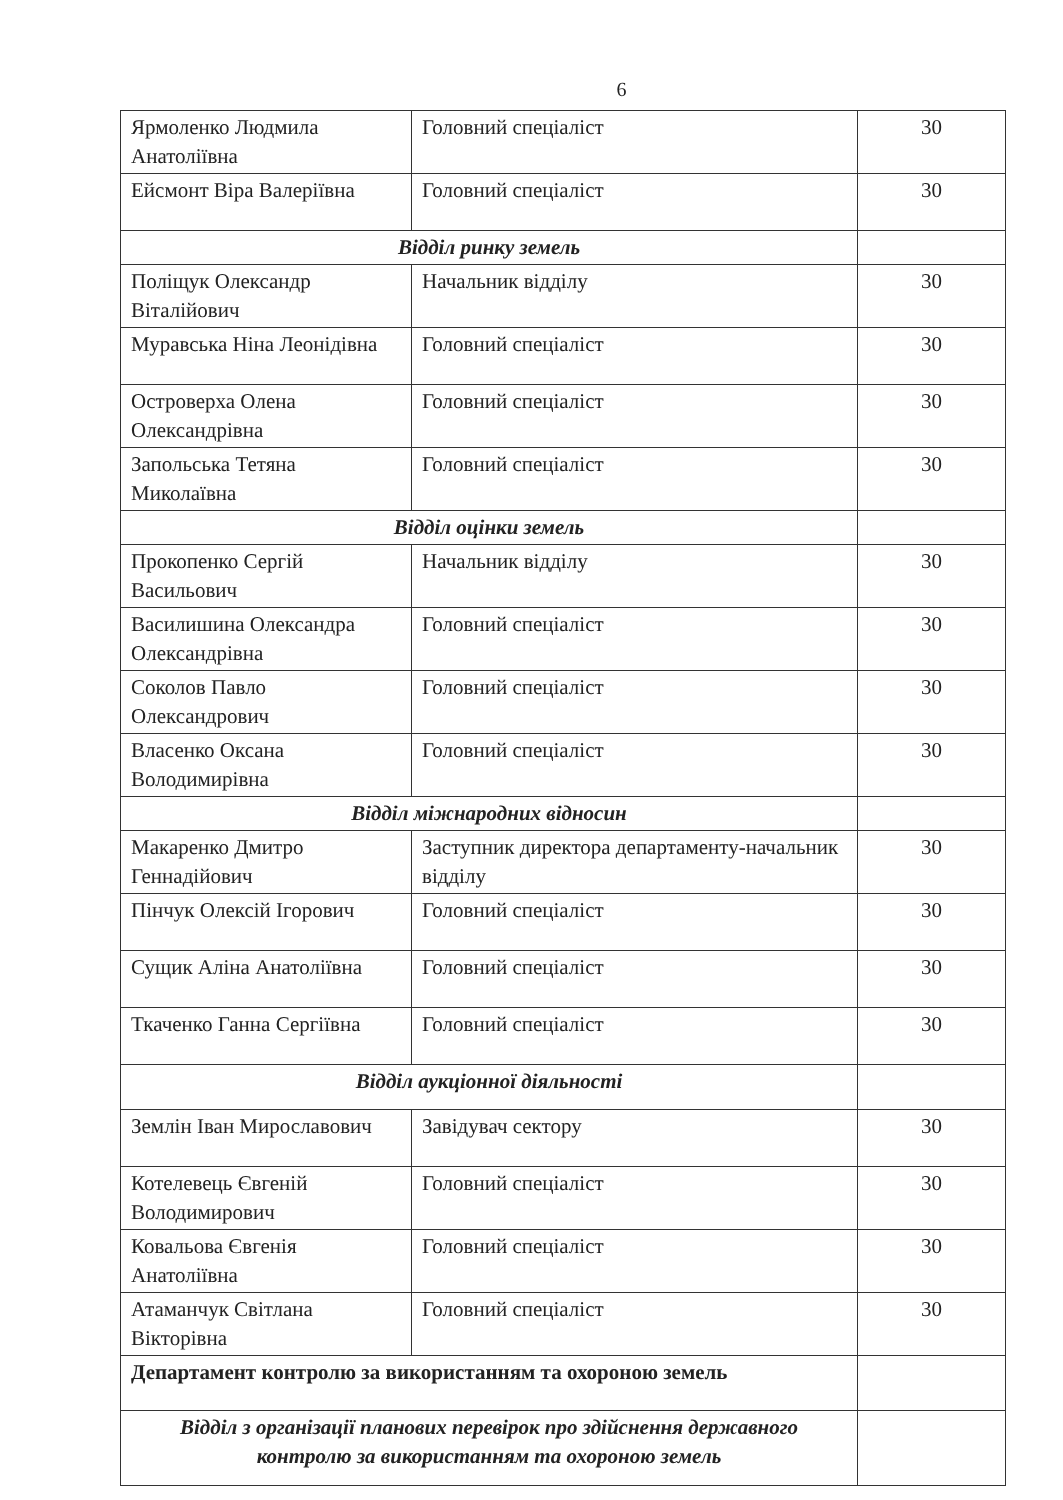6
| Ярмоленко Людмила Анатоліївна | Головний спеціаліст | 30 |
| Ейсмонт Віра Валеріївна | Головний спеціаліст | 30 |
| Відділ ринку земель | | |
| Поліщук Олександр Віталійович | Начальник відділу | 30 |
| Муравська Ніна Леонідівна | Головний спеціаліст | 30 |
| Островерха Олена Олександрівна | Головний спеціаліст | 30 |
| Запольська Тетяна Миколаївна | Головний спеціаліст | 30 |
| Відділ оцінки земель | | |
| Прокопенко Сергій Васильович | Начальник відділу | 30 |
| Василишина Олександра Олександрівна | Головний спеціаліст | 30 |
| Соколов Павло Олександрович | Головний спеціаліст | 30 |
| Власенко Оксана Володимирівна | Головний спеціаліст | 30 |
| Відділ міжнародних відносин | | |
| Макаренко Дмитро Геннадійович | Заступник директора департаменту-начальник відділу | 30 |
| Пінчук Олексій Ігорович | Головний спеціаліст | 30 |
| Сущик Аліна Анатоліївна | Головний спеціаліст | 30 |
| Ткаченко Ганна Сергіївна | Головний спеціаліст | 30 |
| Відділ аукціонної діяльності | | |
| Землін Іван Мирославович | Завідувач сектору | 30 |
| Котелевець Євгеній Володимирович | Головний спеціаліст | 30 |
| Ковальова Євгенія Анатоліївна | Головний спеціаліст | 30 |
| Атаманчук Світлана Вікторівна | Головний спеціаліст | 30 |
| Департамент контролю за використанням та охороною земель | | |
| Відділ з організації планових перевірок про здійснення державного контролю за використанням та охороною земель | | |